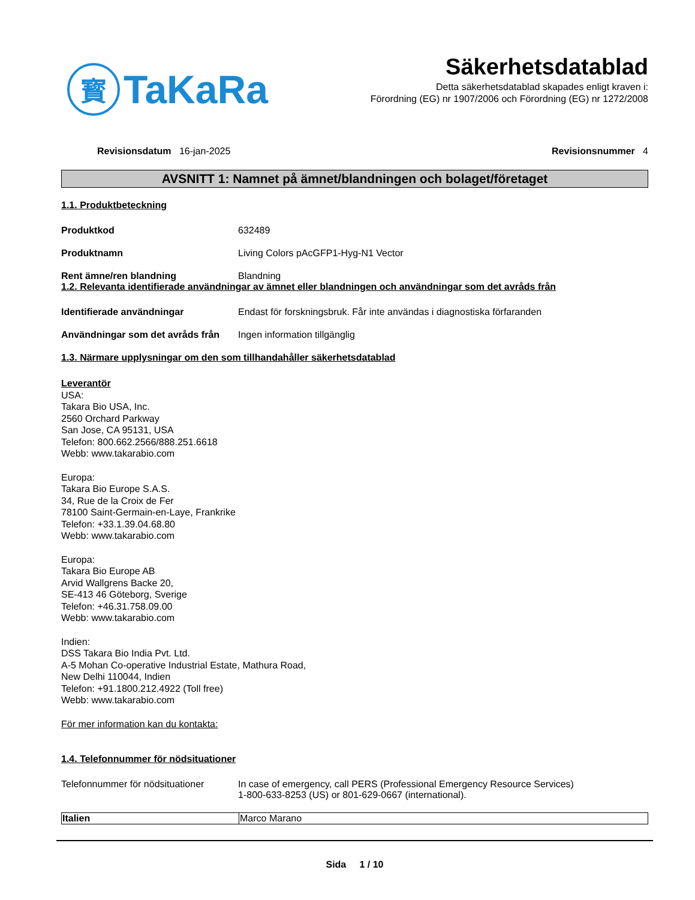寳
TaKaRa
Säkerhetsdatablad
Detta säkerhetsdatablad skapades enligt kraven i:
Förordning (EG) nr 1907/2006 och Förordning (EG) nr 1272/2008
Revisionsdatum 16-jan-2025 Revisionsnummer 4
AVSNITT 1: Namnet på ämnet/blandningen och bolaget/företaget
1.1. Produktbeteckning
Produktkod 632489
Produktnamn Living Colors pAcGFP1-Hyg-N1 Vector
Rent ämne/ren blandning Blandning
1.2. Relevanta identifierade användningar av ämnet eller blandningen och användningar som det avråds från
Identifierade användningar Endast för forskningsbruk. Får inte användas i diagnostiska förfaranden
Användningar som det avråds från Ingen information tillgänglig
1.3. Närmare upplysningar om den som tillhandahåller säkerhetsdatablad
Leverantör
USA:
Takara Bio USA, Inc.
2560 Orchard Parkway
San Jose, CA 95131, USA
Telefon: 800.662.2566/888.251.6618
Webb: www.takarabio.com
Europa:
Takara Bio Europe S.A.S.
34, Rue de la Croix de Fer
78100 Saint-Germain-en-Laye, Frankrike
Telefon: +33.1.39.04.68.80
Webb: www.takarabio.com
Europa:
Takara Bio Europe AB
Arvid Wallgrens Backe 20,
SE-413 46 Göteborg, Sverige
Telefon: +46.31.758.09.00
Webb: www.takarabio.com
Indien:
DSS Takara Bio India Pvt. Ltd.
A-5 Mohan Co-operative Industrial Estate, Mathura Road,
New Delhi 110044, Indien
Telefon: +91.1800.212.4922 (Toll free)
Webb: www.takarabio.com
För mer information kan du kontakta:
1.4. Telefonnummer för nödsituationer
Telefonnummer för nödsituationer In case of emergency, call PERS (Professional Emergency Resource Services)
1-800-633-8253 (US) or 801-629-0667 (international).
| Italien | Marco Marano |
Sida 1 / 10